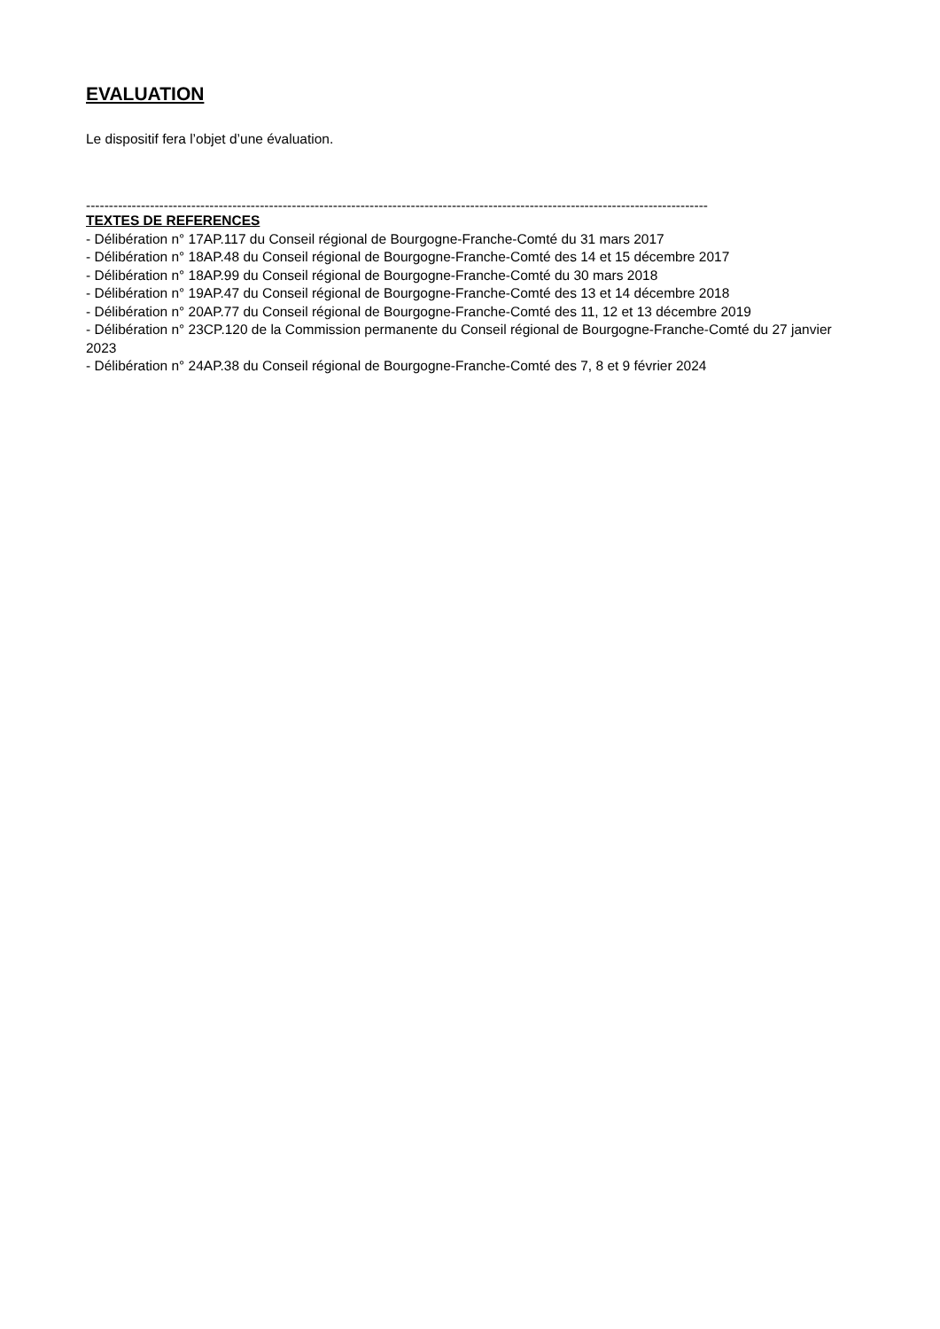EVALUATION
Le dispositif fera l’objet d’une évaluation.
----------------------------------------------------------------------------------------------------------------------------------------
TEXTES DE REFERENCES
- Délibération n° 17AP.117 du Conseil régional de Bourgogne-Franche-Comté du 31 mars 2017
- Délibération n° 18AP.48 du Conseil régional de Bourgogne-Franche-Comté des 14 et 15 décembre 2017
- Délibération n° 18AP.99 du Conseil régional de Bourgogne-Franche-Comté du 30 mars 2018
- Délibération n° 19AP.47 du Conseil régional de Bourgogne-Franche-Comté des 13 et 14 décembre 2018
- Délibération n° 20AP.77 du Conseil régional de Bourgogne-Franche-Comté des 11, 12 et 13 décembre 2019
- Délibération n° 23CP.120 de la Commission permanente du Conseil régional de Bourgogne-Franche-Comté du 27 janvier 2023
- Délibération n° 24AP.38 du Conseil régional de Bourgogne-Franche-Comté des 7, 8 et 9 février 2024